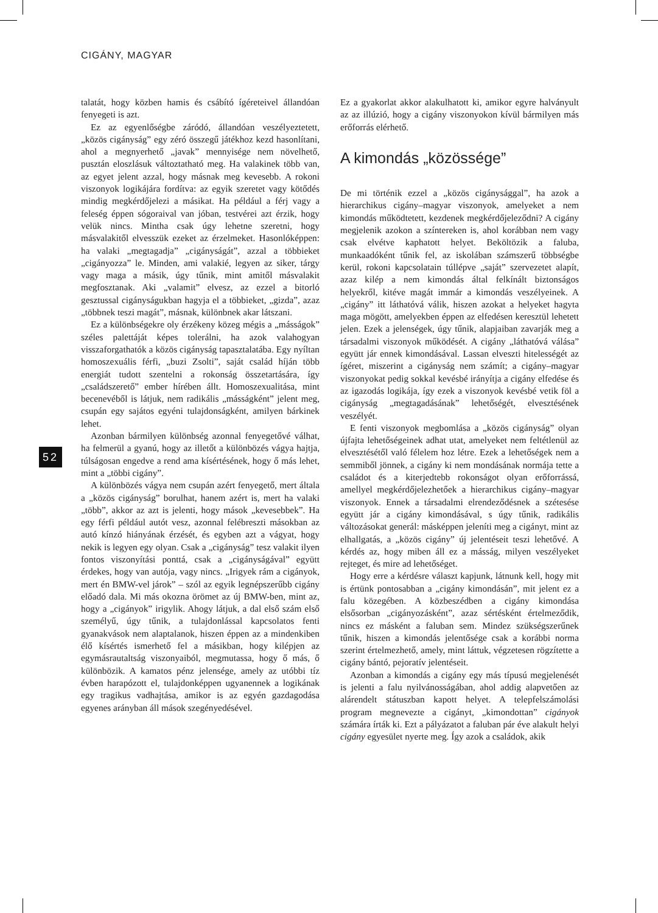CIGÁNY, MAGYAR
52
talatát, hogy közben hamis és csábító ígéreteivel állandóan fenyegeti is azt.
Ez az egyenlőségbe záródó, állandóan veszélyeztetett, „közös cigányság” egy zéró összegű játékhoz kezd hasonlítani, ahol a megnyerhető „javak” mennyisége nem növelhető, pusztán eloszlásuk változtatható meg. Ha valakinek több van, az egyet jelent azzal, hogy másnak meg kevesebb. A rokoni viszonyok logikájára fordítva: az egyik szeretet vagy kötődés mindig megkérdőjelezi a másikat. Ha például a férj vagy a feleség éppen sógoraival van jóban, testvérei azt érzik, hogy velük nincs. Mintha csak úgy lehetne szeretni, hogy másvalakitől elvesszük ezeket az érzelmeket. Hasonlóképpen: ha valaki „megtagadja” „cigányságát”, azzal a többieket „cigányozza” le. Minden, ami valakié, legyen az siker, tárgy vagy maga a másik, úgy tűnik, mint amitől másvalakit megfosztanak. Aki „valamit” elvesz, az ezzel a bitorló gesztussal cigányságukban hagyja el a többieket, „gizda”, azaz „többnek teszi magát”, másnak, különbnek akar látszani.
Ez a különbségekre oly érzékeny közeg mégis a „másságok” széles palettáját képes tolerálni, ha azok valahogyan visszaforgathatók a közös cigányság tapasztalatába. Egy nyíltan homoszexuális férfi, „buzi Zsolti”, saját család híján több energiát tudott szentelni a rokonság összetartására, így „családszerető” ember hírében állt. Homoszexualitása, mint becenevéből is látjuk, nem radikális „másságként” jelent meg, csupán egy sajátos egyéni tulajdonságként, amilyen bárkinek lehet.
Azonban bármilyen különbség azonnal fenyegetővé válhat, ha felmerül a gyanú, hogy az illetőt a különbözés vágya hajtja, túlságosan engedve a rend ama kísértésének, hogy ő más lehet, mint a „többi cigány”.
A különbözés vágya nem csupán azért fenyegető, mert általa a „közös cigányság” borulhat, hanem azért is, mert ha valaki „több”, akkor az azt is jelenti, hogy mások „kevesebbek”. Ha egy férfi például autót vesz, azonnal felébreszti másokban az autó kínzó hiányának érzését, és egyben azt a vágyat, hogy nekik is legyen egy olyan. Csak a „cigányság” tesz valakit ilyen fontos viszonyítási ponttá, csak a „cigányságával” együtt érdekes, hogy van autója, vagy nincs. „Irigyek rám a cigányok, mert én BMW-vel járok” – szól az egyik legnépszerűbb cigány előadó dala. Mi más okozna örömet az új BMW-ben, mint az, hogy a „cigányok” irigylik. Ahogy látjuk, a dal első szám első személyű, úgy tűnik, a tulajdonlással kapcsolatos fenti gyanakvások nem alaptalanok, hiszen éppen az a mindenkiben élő kísértés ismerhető fel a másikban, hogy kilépjen az egymásrautaltság viszonyaiból, megmutassa, hogy ő más, ő különbözik. A kamatos pénz jelensége, amely az utóbbi tíz évben harapózott el, tulajdonképpen ugyanennek a logikának egy tragikus vadhajtása, amikor is az egyén gazdagodása egyenes arányban áll mások szegényedésével.
Ez a gyakorlat akkor alakulhatott ki, amikor egyre halványult az az illúzió, hogy a cigány viszonyokon kívül bármilyen más erőforrás elérhető.
A kimondás „közössége”
De mi történik ezzel a „közös cigánysággal”, ha azok a hierarchikus cigány–magyar viszonyok, amelyeket a nem kimondás működtetett, kezdenek megkérdőjeleződni? A cigány megjelenik azokon a színtereken is, ahol korábban nem vagy csak elvétve kaphatott helyet. Beköltözik a faluba, munkaadóként tűnik fel, az iskolában számszerű többségbe kerül, rokoni kapcsolatain túllépve „saját” szervezetet alapít, azaz kilép a nem kimondás által felkínált biztonságos helyekről, kitéve magát immár a kimondás veszélyeinek. A „cigány” itt láthatóvá válik, hiszen azokat a helyeket hagyta maga mögött, amelyekben éppen az elfedésen keresztül lehetett jelen. Ezek a jelenségek, úgy tűnik, alapjaiban zavarják meg a társadalmi viszonyok működését. A cigány „láthatóvá válása” együtt jár ennek kimondásával. Lassan elveszti hitelességét az ígéret, miszerint a cigányság nem számít; a cigány–magyar viszonyokat pedig sokkal kevésbé irányítja a cigány elfedése és az igazodás logikája, így ezek a viszonyok kevésbé vetik föl a cigányság „megtagadásának” lehetőségét, elvesztésének veszélyét.
E fenti viszonyok megbomlása a „közös cigányság” olyan újfajta lehetőségeinek adhat utat, amelyeket nem feltétlenül az elvesztésétől való félelem hoz létre. Ezek a lehetőségek nem a semmiből jönnek, a cigány ki nem mondásának normája tette a családot és a kiterjedtebb rokonságot olyan erőforrássá, amellyel megkérdőjelezhetőek a hierarchikus cigány–magyar viszonyok. Ennek a társadalmi elrendeződésnek a szétesése együtt jár a cigány kimondásával, s úgy tűnik, radikális változásokat generál: másképpen jeleníti meg a cigányt, mint az elhallgatás, a „közös cigány” új jelentéseit teszi lehetővé. A kérdés az, hogy miben áll ez a másság, milyen veszélyeket rejteget, és mire ad lehetőséget.
Hogy erre a kérdésre választ kapjunk, látnunk kell, hogy mit is értünk pontosabban a „cigány kimondásán”, mit jelent ez a falu közegében. A közbeszédben a cigány kimondása elsősorban „cigányozásként”, azaz sértésként értelmeződik, nincs ez másként a faluban sem. Mindez szükségszerűnek tűnik, hiszen a kimondás jelentősége csak a korábbi norma szerint értelmezhető, amely, mint láttuk, végzetesen rögzítette a cigány bántó, pejoratív jelentéseit.
Azonban a kimondás a cigány egy más típusú megjelenését is jelenti a falu nyilvánosságában, ahol addig alapvetően az alárendelt státuszban kapott helyet. A telepfelszámolási program megnevezte a cigányt, „kimondottan” cigányok számára írták ki. Ezt a pályázatot a faluban pár éve alakult helyi cigány egyesület nyerte meg. Így azok a családok, akik